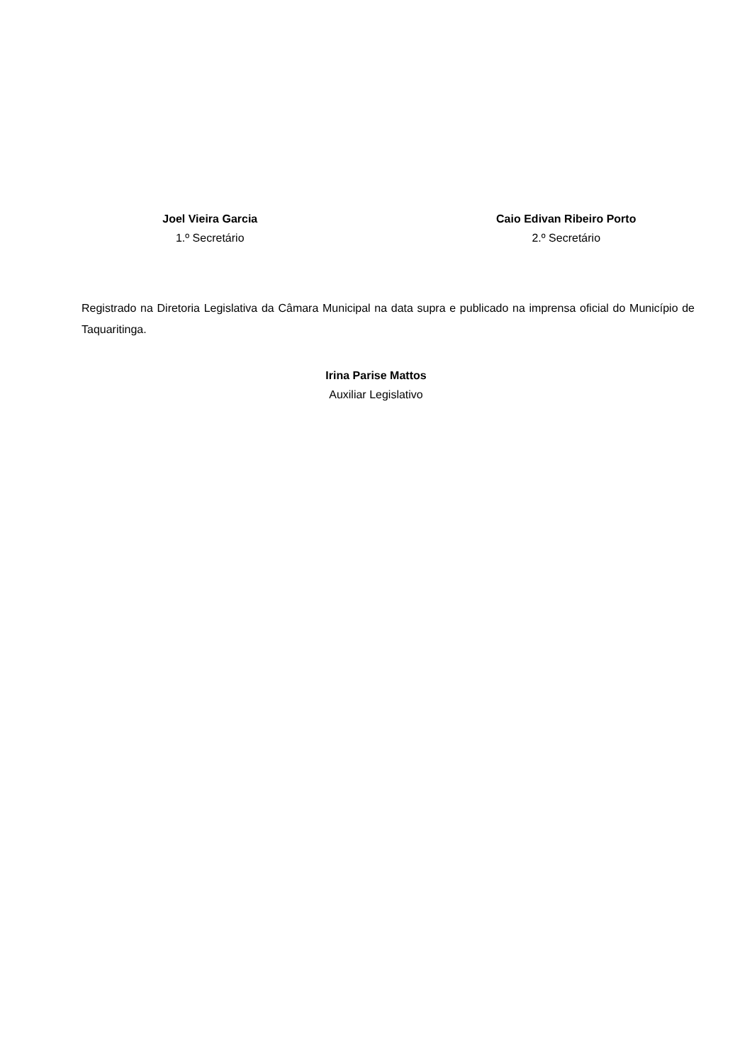Joel Vieira Garcia
1.º Secretário
Caio Edivan Ribeiro Porto
2.º Secretário
Registrado na Diretoria Legislativa da Câmara Municipal na data supra e publicado na imprensa oficial do Município de Taquaritinga.
Irina Parise Mattos
Auxiliar Legislativo